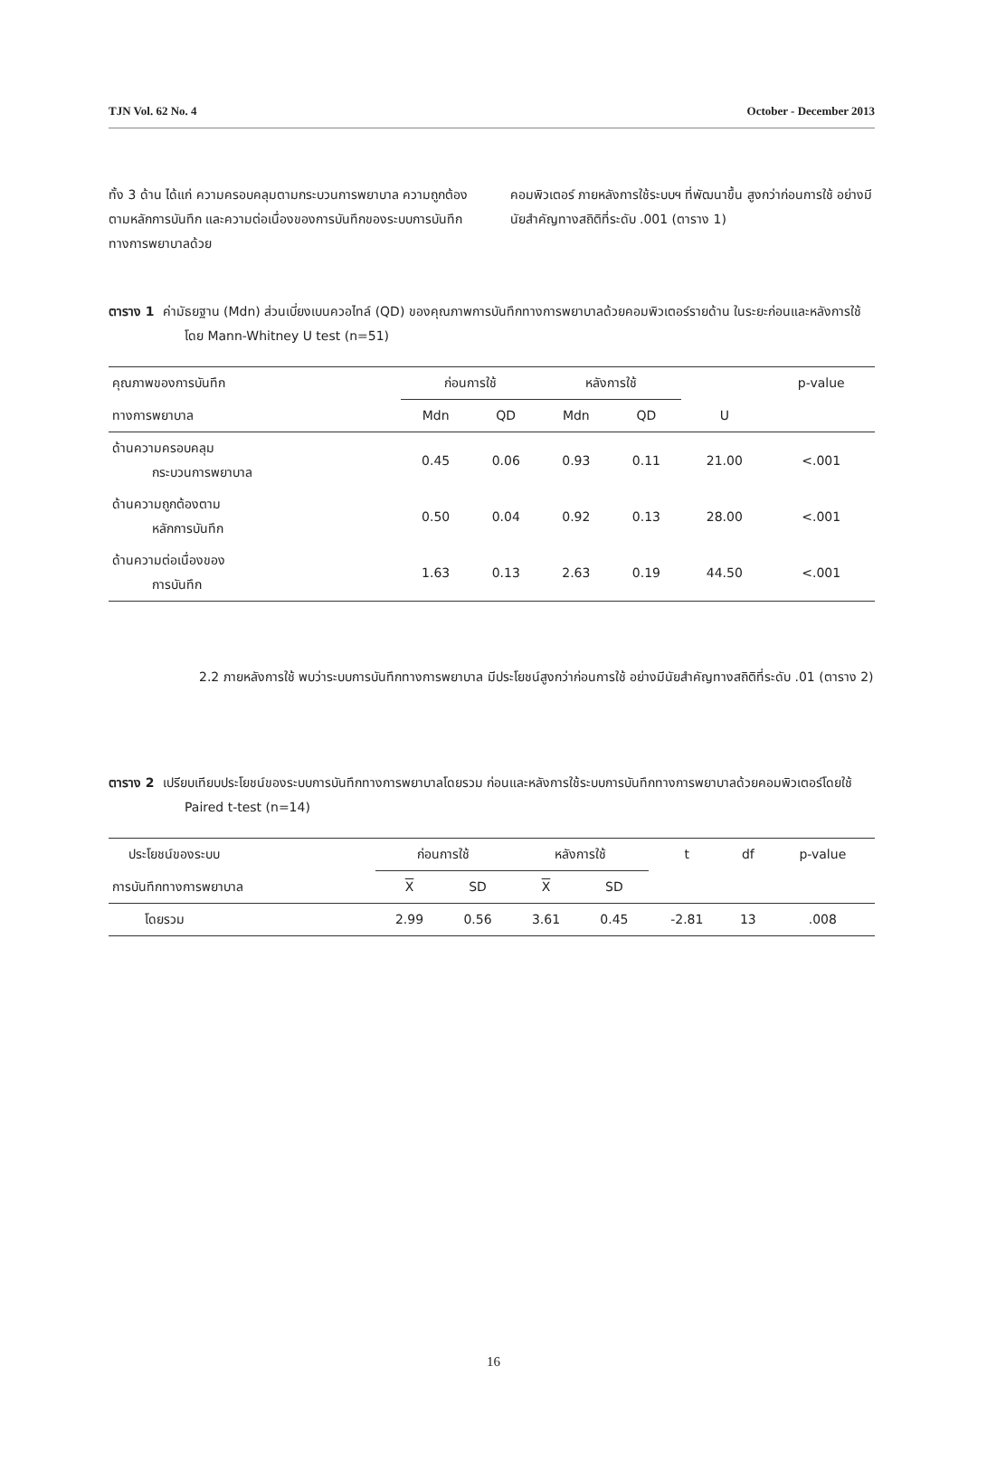TJN Vol. 62 No. 4 October - December 2013
ทั้ง 3 ด้าน ได้แก่ ความครอบคลุมตามกระบวนการพยาบาล ความถูกต้องตามหลักการบันทึก และความต่อเนื่องของการบันทึกของระบบการบันทึกทางการพยาบาลด้วย
คอมพิวเตอร์ ภายหลังการใช้ระบบฯ ที่พัฒนาขึ้น สูงกว่าก่อนการใช้ อย่างมีนัยสำคัญทางสถิติที่ระดับ .001 (ตาราง 1)
ตาราง 1 ค่ามัธยฐาน (Mdn) ส่วนเบี่ยงเบนควอไทล์ (QD) ของคุณภาพการบันทึกทางการพยาบาลด้วยคอมพิวเตอร์รายด้าน ในระยะก่อนและหลังการใช้ โดย Mann-Whitney U test (n=51)
| คุณภาพของการบันทึก | ก่อนการใช้ | | หลังการใช้ | | | p-value |
| --- | --- | --- | --- | --- | --- | --- |
| ทางการพยาบาล | Mdn | QD | Mdn | QD | U | |
| ด้านความครอบคลุม กระบวนการพยาบาล | 0.45 | 0.06 | 0.93 | 0.11 | 21.00 | <.001 |
| ด้านความถูกต้องตาม หลักการบันทึก | 0.50 | 0.04 | 0.92 | 0.13 | 28.00 | <.001 |
| ด้านความต่อเนื่องของ การบันทึก | 1.63 | 0.13 | 2.63 | 0.19 | 44.50 | <.001 |
2.2 ภายหลังการใช้ พบว่าระบบการบันทึกทางการพยาบาล มีประโยชน์สูงกว่าก่อนการใช้ อย่างมีนัยสำคัญทางสถิติที่ระดับ .01 (ตาราง 2)
ตาราง 2 เปรียบเทียบประโยชน์ของระบบการบันทึกทางการพยาบาลโดยรวม ก่อนและหลังการใช้ระบบการบันทึกทางการพยาบาลด้วยคอมพิวเตอร์โดยใช้ Paired t-test (n=14)
| ประโยชน์ของระบบ | ก่อนการใช้ | | หลังการใช้ | | t | df | p-value |
| --- | --- | --- | --- | --- | --- | --- | --- |
| การบันทึกทางการพยาบาล | X | SD | X | SD | | | |
| โดยรวม | 2.99 | 0.56 | 3.61 | 0.45 | -2.81 | 13 | .008 |
16